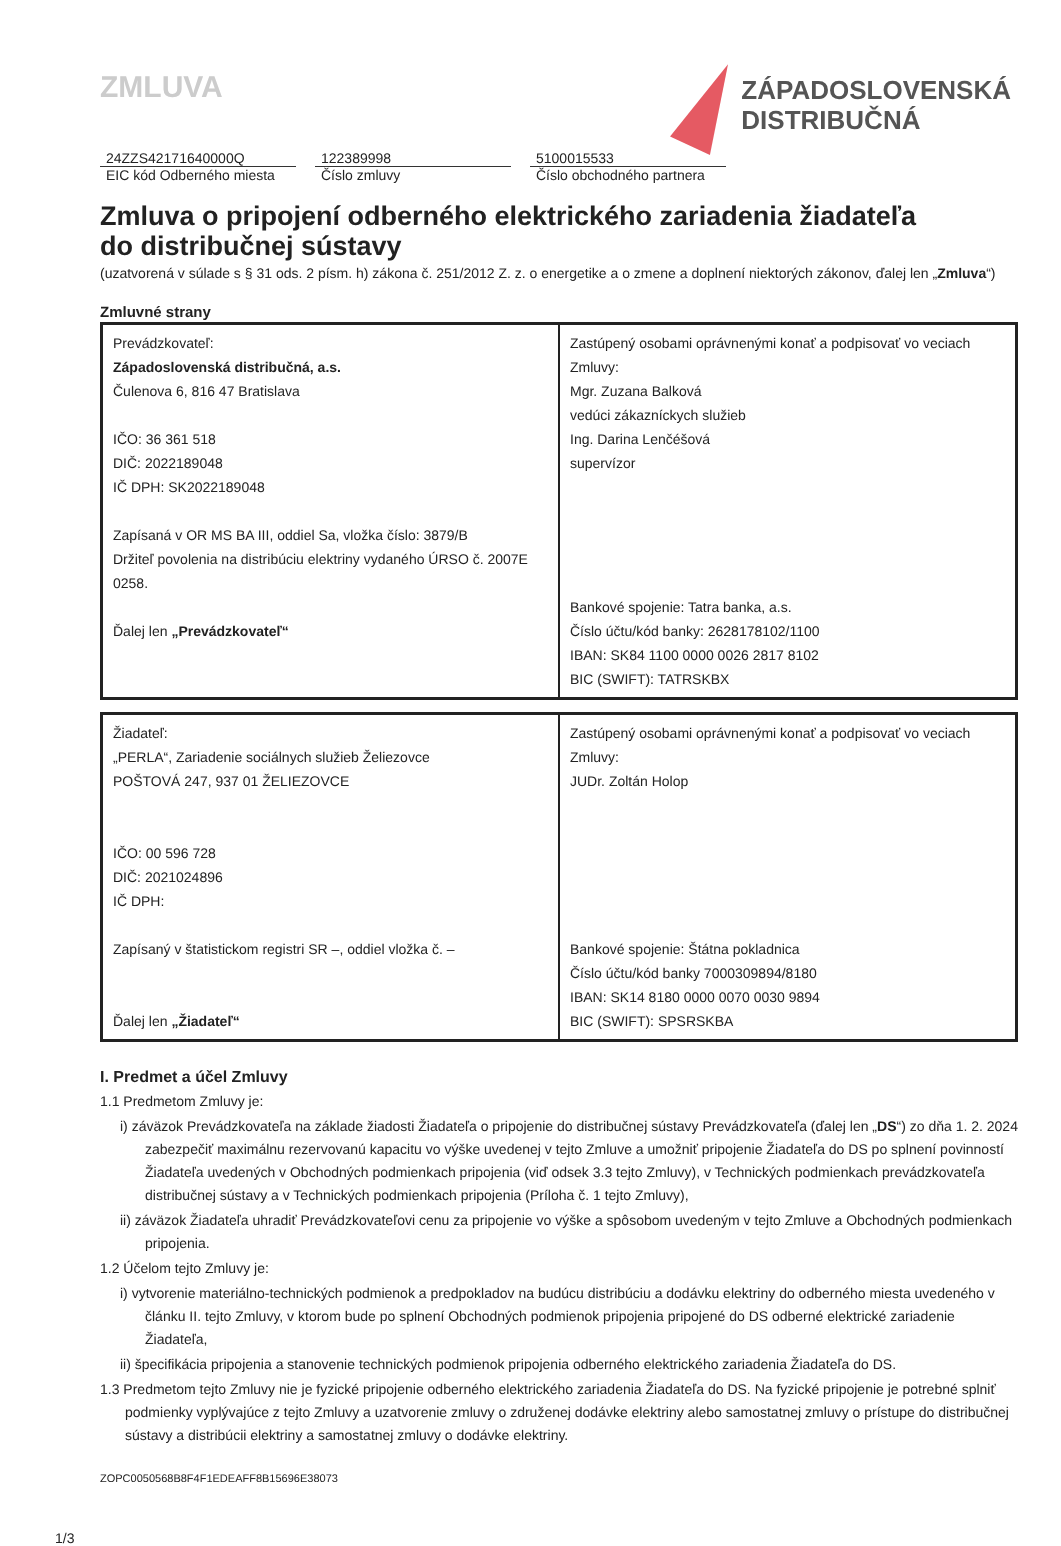ZMLUVA
ZÁPADOSLOVENSKÁ
DISTRIBUČNÁ
24ZZS42171640000Q
EIC kód Odberného miesta
122389998
Číslo zmluvy
5100015533
Číslo obchodného partnera
Zmluva o pripojení odberného elektrického zariadenia žiadateľa
do distribučnej sústavy
(uzatvorená v súlade s § 31 ods. 2 písm. h) zákona č. 251/2012 Z. z. o energetike a o zmene a doplnení niektorých zákonov, ďalej len „Zmluva“)
Zmluvné strany
| Prevádzkovateľ: Západoslovenská distribučná, a.s. Čulenova 6, 816 47 Bratislava IČO: 36 361 518 DIČ: 2022189048 IČ DPH: SK2022189048 Zapísaná v OR MS BA III, oddiel Sa, vložka číslo: 3879/B Držiteľ povolenia na distribúciu elektriny vydaného ÚRSO č. 2007E 0258. Ďalej len „Prevádzkovateľ“ | Zastúpený osobami oprávnenými konať a podpisovať vo veciach Zmluvy: Mgr. Zuzana Balková vedúci zákazníckych služieb Ing. Darina Lenčéšová supervízor Bankové spojenie: Tatra banka, a.s. Číslo účtu/kód banky: 2628178102/1100 IBAN: SK84 1100 0000 0026 2817 8102 BIC (SWIFT): TATRSKBX |
| Žiadateľ: „PERLA“, Zariadenie sociálnych služieb Želiezovce POŠTOVÁ 247, 937 01 ŽELIEZOVCE IČO: 00 596 728 DIČ: 2021024896 IČ DPH: Zapísaný v štatistickom registri SR –, oddiel vložka č. – Ďalej len „Žiadateľ“ | Zastúpený osobami oprávnenými konať a podpisovať vo veciach Zmluvy: JUDr. Zoltán Holop Bankové spojenie: Štátna pokladnica Číslo účtu/kód banky 7000309894/8180 IBAN: SK14 8180 0000 0070 0030 9894 BIC (SWIFT): SPSRSKBA |
I. Predmet a účel Zmluvy
1.1 Predmetom Zmluvy je:
i) záväzok Prevádzkovateľa na základe žiadosti Žiadateľa o pripojenie do distribučnej sústavy Prevádzkovateľa (ďalej len „DS“) zo dňa 1. 2. 2024 zabezpečiť maximálnu rezervovanú kapacitu vo výške uvedenej v tejto Zmluve a umožniť pripojenie Žiadateľa do DS po splnení povinností Žiadateľa uvedených v Obchodných podmienkach pripojenia (viď odsek 3.3 tejto Zmluvy), v Technických podmienkach prevádzkovateľa distribučnej sústavy a v Technických podmienkach pripojenia (Príloha č. 1 tejto Zmluvy),
ii) záväzok Žiadateľa uhradiť Prevádzkovateľovi cenu za pripojenie vo výške a spôsobom uvedeným v tejto Zmluve a Obchodných podmienkach pripojenia.
1.2 Účelom tejto Zmluvy je:
i) vytvorenie materiálno-technických podmienok a predpokladov na budúcu distribúciu a dodávku elektriny do odberného miesta uvedeného v článku II. tejto Zmluvy, v ktorom bude po splnení Obchodných podmienok pripojenia pripojené do DS odberné elektrické zariadenie Žiadateľa,
ii) špecifikácia pripojenia a stanovenie technických podmienok pripojenia odberného elektrického zariadenia Žiadateľa do DS.
1.3 Predmetom tejto Zmluvy nie je fyzické pripojenie odberného elektrického zariadenia Žiadateľa do DS. Na fyzické pripojenie je potrebné splniť podmienky vyplývajúce z tejto Zmluvy a uzatvorenie zmluvy o združenej dodávke elektriny alebo samostatnej zmluvy o prístupe do distribučnej sústavy a distribúcii elektriny a samostatnej zmluvy o dodávke elektriny.
ZOPC0050568B8F4F1EDEAFF8B15696E38073
1/3